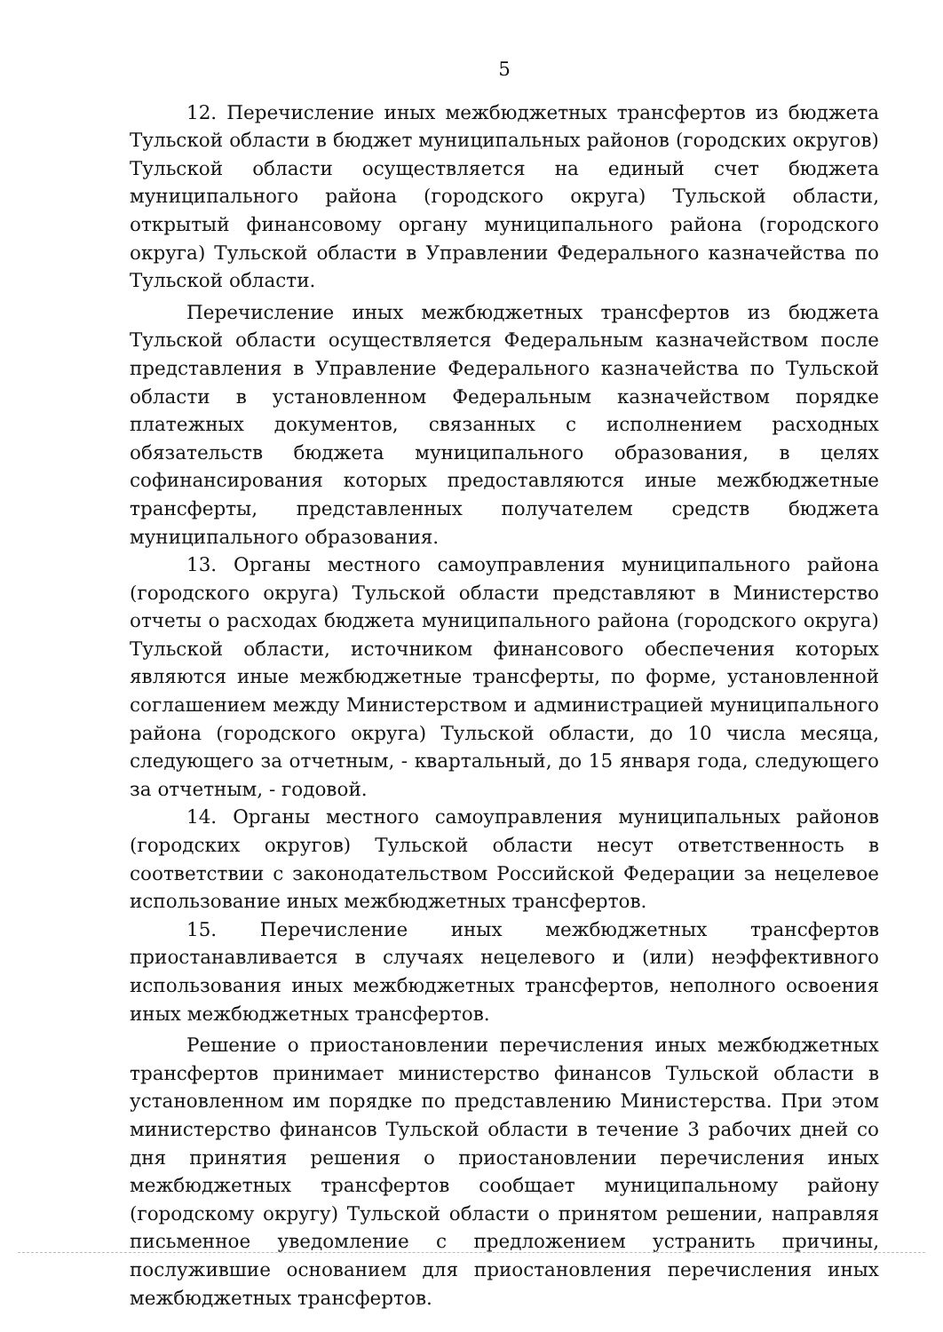5
12. Перечисление иных межбюджетных трансфертов из бюджета Тульской области в бюджет муниципальных районов (городских округов) Тульской области осуществляется на единый счет бюджета муниципального района (городского округа) Тульской области, открытый финансовому органу муниципального района (городского округа) Тульской области в Управлении Федерального казначейства по Тульской области.
Перечисление иных межбюджетных трансфертов из бюджета Тульской области осуществляется Федеральным казначейством после представления в Управление Федерального казначейства по Тульской области в установленном Федеральным казначейством порядке платежных документов, связанных с исполнением расходных обязательств бюджета муниципального образования, в целях софинансирования которых предоставляются иные межбюджетные трансферты, представленных получателем средств бюджета муниципального образования.
13. Органы местного самоуправления муниципального района (городского округа) Тульской области представляют в Министерство отчеты о расходах бюджета муниципального района (городского округа) Тульской области, источником финансового обеспечения которых являются иные межбюджетные трансферты, по форме, установленной соглашением между Министерством и администрацией муниципального района (городского округа) Тульской области, до 10 числа месяца, следующего за отчетным, - квартальный, до 15 января года, следующего за отчетным, - годовой.
14. Органы местного самоуправления муниципальных районов (городских округов) Тульской области несут ответственность в соответствии с законодательством Российской Федерации за нецелевое использование иных межбюджетных трансфертов.
15. Перечисление иных межбюджетных трансфертов приостанавливается в случаях нецелевого и (или) неэффективного использования иных межбюджетных трансфертов, неполного освоения иных межбюджетных трансфертов.
Решение о приостановлении перечисления иных межбюджетных трансфертов принимает министерство финансов Тульской области в установленном им порядке по представлению Министерства. При этом министерство финансов Тульской области в течение 3 рабочих дней со дня принятия решения о приостановлении перечисления иных межбюджетных трансфертов сообщает муниципальному району (городскому округу) Тульской области о принятом решении, направляя письменное уведомление с предложением устранить причины, послужившие основанием для приостановления перечисления иных межбюджетных трансфертов.